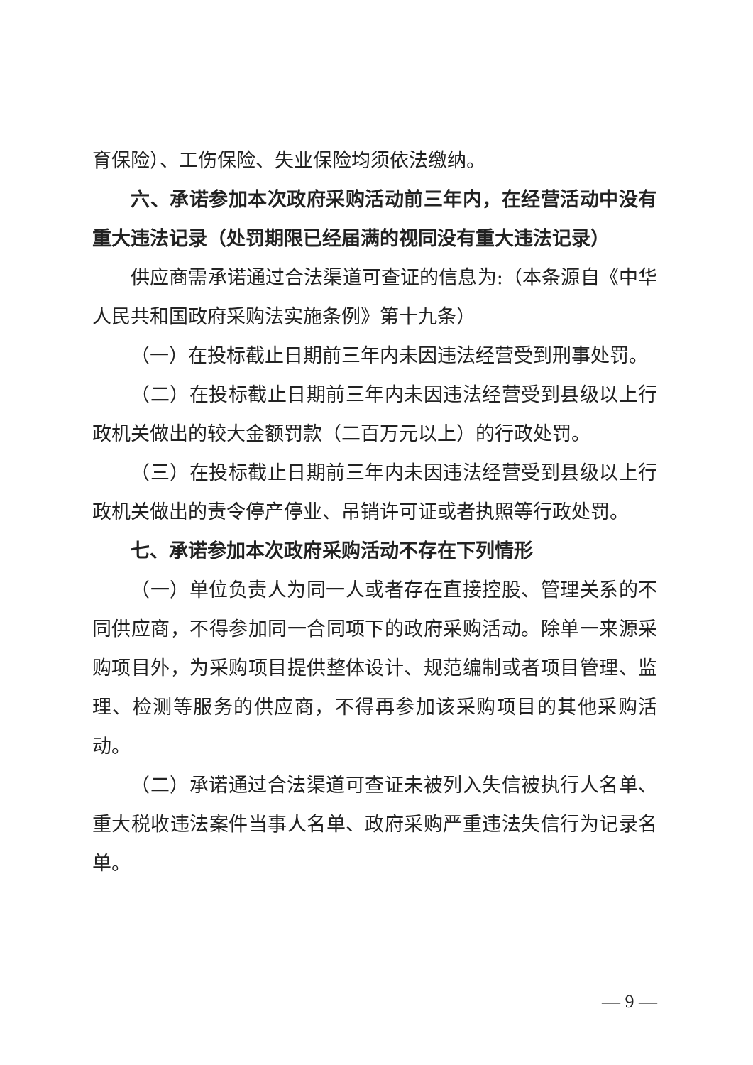育保险）、工伤保险、失业保险均须依法缴纳。
六、承诺参加本次政府采购活动前三年内，在经营活动中没有重大违法记录（处罚期限已经届满的视同没有重大违法记录）
供应商需承诺通过合法渠道可查证的信息为:（本条源自《中华人民共和国政府采购法实施条例》第十九条）
（一）在投标截止日期前三年内未因违法经营受到刑事处罚。
（二）在投标截止日期前三年内未因违法经营受到县级以上行政机关做出的较大金额罚款（二百万元以上）的行政处罚。
（三）在投标截止日期前三年内未因违法经营受到县级以上行政机关做出的责令停产停业、吊销许可证或者执照等行政处罚。
七、承诺参加本次政府采购活动不存在下列情形
（一）单位负责人为同一人或者存在直接控股、管理关系的不同供应商，不得参加同一合同项下的政府采购活动。除单一来源采购项目外，为采购项目提供整体设计、规范编制或者项目管理、监理、检测等服务的供应商，不得再参加该采购项目的其他采购活动。
（二）承诺通过合法渠道可查证未被列入失信被执行人名单、重大税收违法案件当事人名单、政府采购严重违法失信行为记录名单。
— 9 —